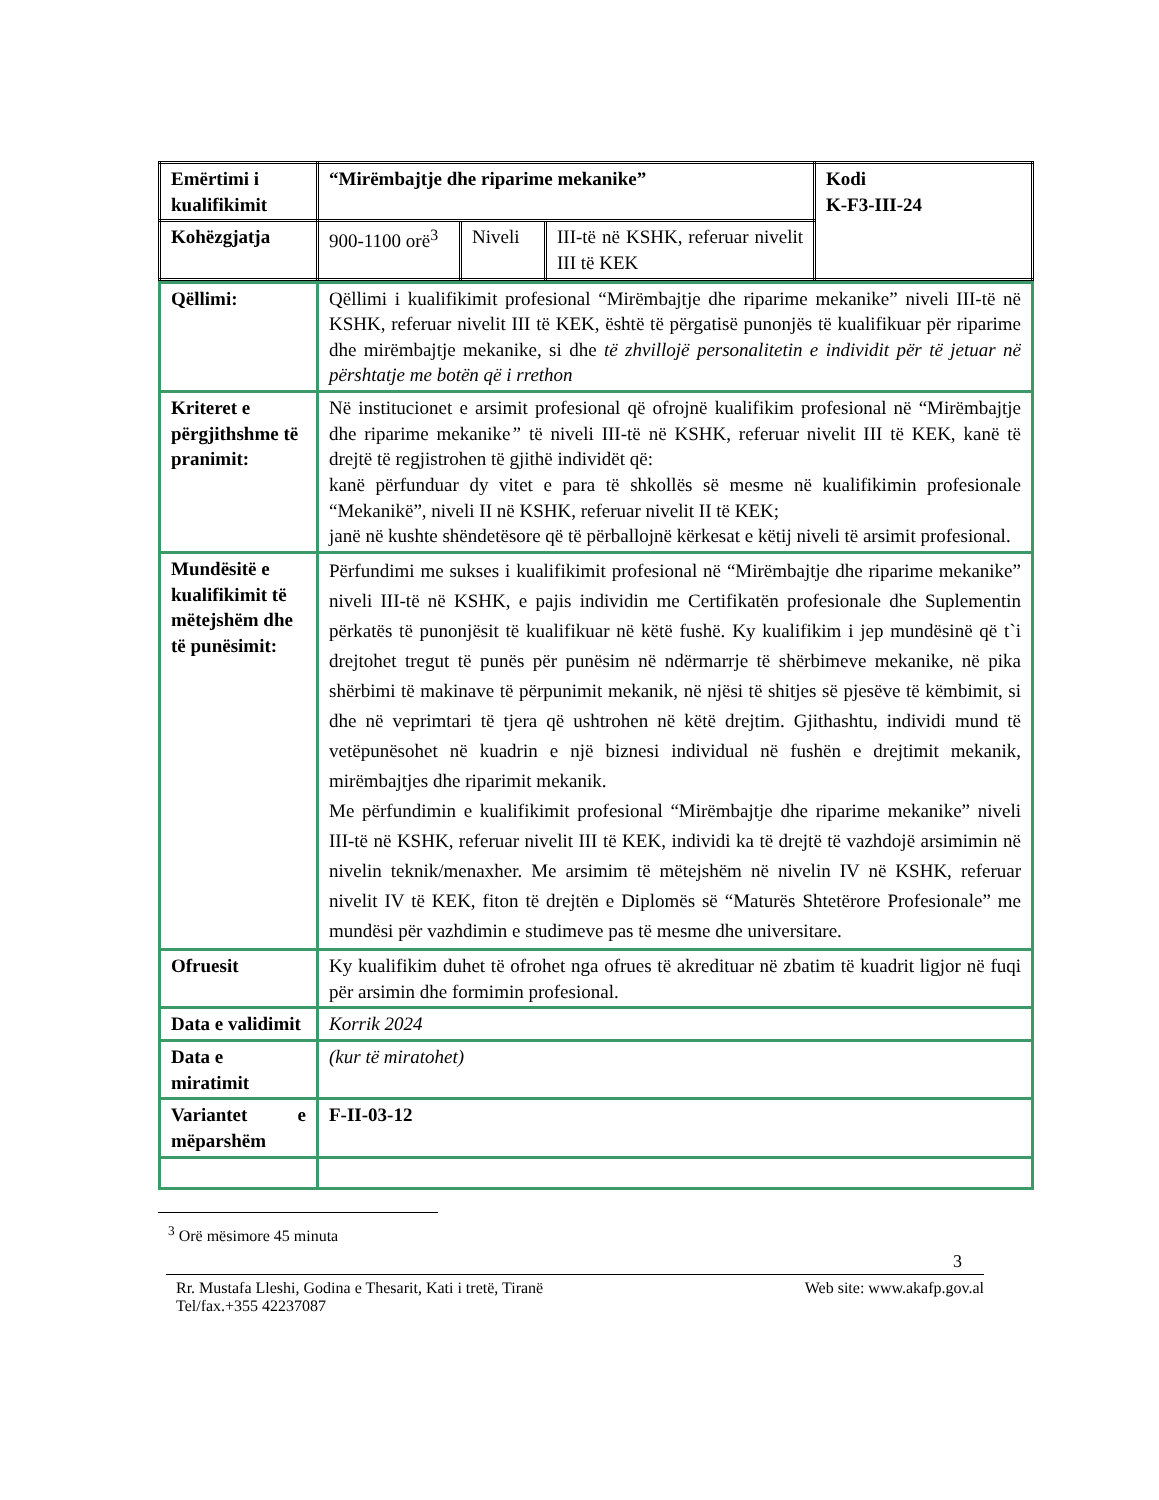| Emërtimi i kualifikimit | “Mirëmbajtje dhe riparime mekanike” | | | Kodi K-F3-III-24 |
| Kohëzgjatja | 900-1100 orë<sup>3</sup> | Niveli | III-të në KSHK, referuar nivelit III të KEK | |
| Qëllimi: | Qëllimi i kualifikimit profesional “Mirëmbajtje dhe riparime mekanike” niveli III-të në KSHK, referuar nivelit III të KEK, është të përgatisë punonjës të kualifikuar për riparime dhe mirëmbajtje mekanike, si dhe të zhvillojë personalitetin e individit për të jetuar në përshtatje me botën që i rrethon |
| Kriteret e përgjithshme të pranimit: | Në institucionet e arsimit profesional që ofrojnë kualifikim profesional në “Mirëmbajtje dhe riparime mekanike ” të niveli III-të në KSHK, referuar nivelit III të KEK, kanë të drejtë të regjistrohen të gjithë individët që: kanë përfunduar dy vitet e para të shkollës së mesme në kualifikimin profesionale “Mekanikë”, niveli II në KSHK, referuar nivelit II të KEK; janë në kushte shëndetësore që të përballojnë kërkesat e këtij niveli të arsimit profesional. |
| Mundësitë e kualifikimit të mëtejshëm dhe të punësimit: | Përfundimi me sukses i kualifikimit profesional në “Mirëmbajtje dhe riparime mekanike” niveli III-të në KSHK, e pajis individin me Certifikatën profesionale dhe Suplementin përkatës të punonjësit të kualifikuar në këtë fushë. Ky kualifikim i jep mundësinë që t`i drejtohet tregut të punës për punësim në ndërmarrje të shërbimeve mekanike, në pika shërbimi të makinave të përpunimit mekanik, në njësi të shitjes së pjesëve të këmbimit, si dhe në veprimtari të tjera që ushtrohen në këtë drejtim. Gjithashtu, individi mund të vetëpunësohet në kuadrin e një biznesi individual në fushën e drejtimit mekanik, mirëmbajtjes dhe riparimit mekanik. Me përfundimin e kualifikimit profesional “Mirëmbajtje dhe riparime mekanike” niveli III-të në KSHK, referuar nivelit III të KEK, individi ka të drejtë të vazhdojë arsimimin në nivelin teknik/menaxher. Me arsimim të mëtejshëm në nivelin IV në KSHK, referuar nivelit IV të KEK, fiton të drejtën e Diplomës së “Maturës Shtetërore Profesionale” me mundësi për vazhdimin e studimeve pas të mesme dhe universitare. |
| Ofruesit | Ky kualifikim duhet të ofrohet nga ofrues të akredituar në zbatim të kuadrit ligjor në fuqi për arsimin dhe formimin profesional. |
| Data e validimit | Korrik 2024 |
| Data e miratimit | (kur të miratohet) |
| Variantet e mëparshëm | F-II-03-12 |
<sup>3</sup> Orë mësimore 45 minuta
3
Rr. Mustafa Lleshi, Godina e Thesarit, Kati i tretë, Tiranë
Tel/fax.+355 42237087 Web site: www.akafp.gov.al